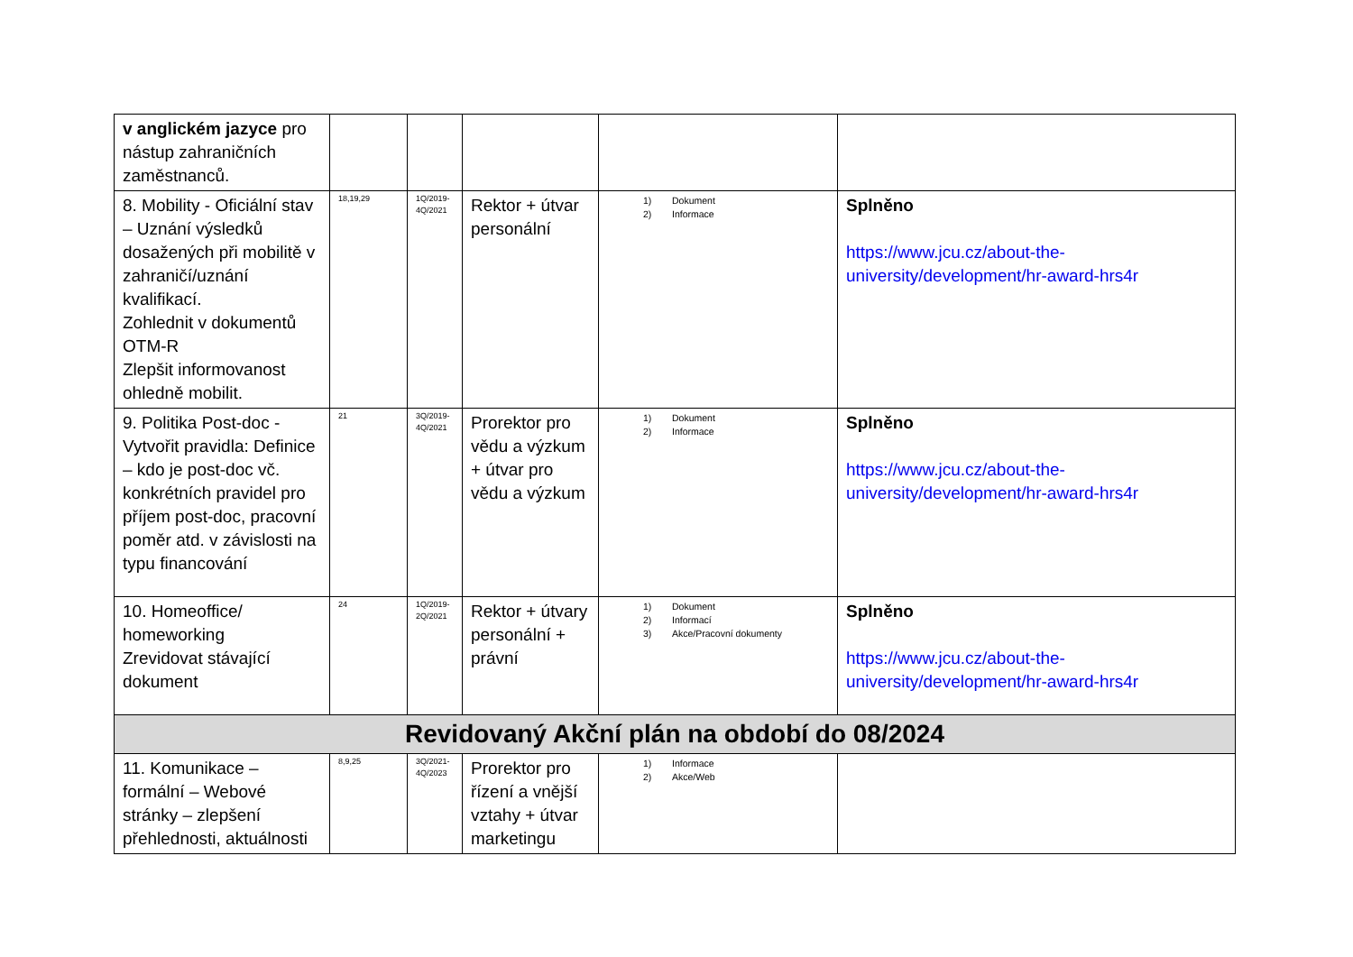| v anglickém jazyce pro nástup zahraničních zaměstnanců. | | | | | |
| 8. Mobility - Oficiální stav – Uznání výsledků dosažených při mobilitě v zahraničí/uznání kvalifikací. Zohlednit v dokumentů OTM-R Zlepšit informovanost ohledně mobilit. | 18,19,29 | 1Q/2019-4Q/2021 | Rektor + útvar personální | 1) Dokument 2) Informace | Splněno https://www.jcu.cz/about-the-university/development/hr-award-hrs4r |
| 9. Politika Post-doc - Vytvořit pravidla: Definice – kdo je post-doc vč. konkrétních pravidel pro příjem post-doc, pracovní poměr atd. v závislosti na typu financování | 21 | 3Q/2019-4Q/2021 | Prorektor pro vědu a výzkum + útvar pro vědu a výzkum | 1) Dokument 2) Informace | Splněno https://www.jcu.cz/about-the-university/development/hr-award-hrs4r |
| 10. Homeoffice/ homeworking Zrevidovat stávající dokument | 24 | 1Q/2019-2Q/2021 | Rektor + útvary personální + právní | 1) Dokument 2) Informací 3) Akce/Pracovní dokumenty | Splněno https://www.jcu.cz/about-the-university/development/hr-award-hrs4r |
| Revidovaný Akční plán na období do 08/2024 | | | | | |
| 11. Komunikace – formální – Webové stránky – zlepšení přehlednosti, aktuálnosti | 8,9,25 | 3Q/2021-4Q/2023 | Prorektor pro řízení a vnější vztahy + útvar marketingu | 1) Informace 2) Akce/Web | |